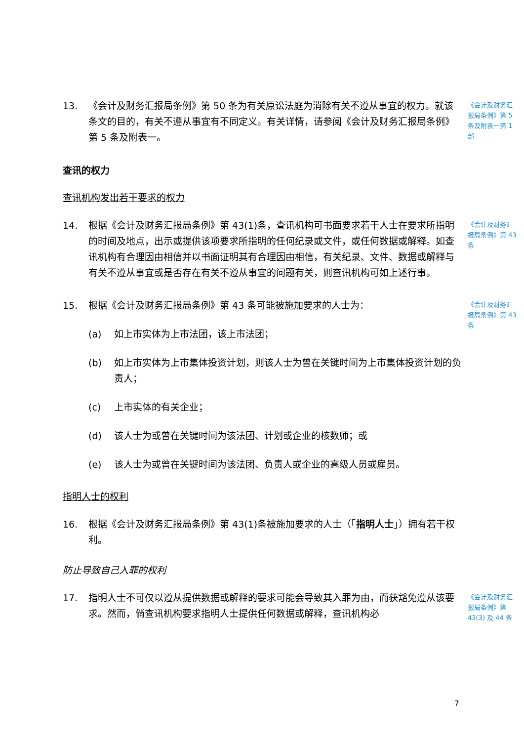13. 《会计及财务汇报局条例》第 50 条为有关原讼法庭为消除有关不遵从事宜的权力。就该条文的目的，有关不遵从事宜有不同定义。有关详情，请参阅《会计及财务汇报局条例》第 5 条及附表一。
《会计及财务汇报局条例》第 5 条及附表一第 1 部
查讯的权力
查讯机构发出若干要求的权力
14. 根据《会计及财务汇报局条例》第 43(1)条，查讯机构可书面要求若干人士在要求所指明的时间及地点，出示或提供该项要求所指明的任何纪录或文件，或任何数据或解释。如查讯机构有合理因由相信并以书面证明其有合理因由相信，有关纪录、文件、数据或解释与有关不遵从事宜或是否存在有关不遵从事宜的问题有关，则查讯机构可如上述行事。
《会计及财务汇报局条例》第 43 条
15. 根据《会计及财务汇报局条例》第 43 条可能被施加要求的人士为：
(a) 如上市实体为上市法团，该上市法团；
(b) 如上市实体为上市集体投资计划，则该人士为曾在关键时间为上市集体投资计划的负责人；
(c) 上市实体的有关企业；
(d) 该人士为或曾在关键时间为该法团、计划或企业的核数师；或
(e) 该人士为或曾在关键时间为该法团、负责人或企业的高级人员或雇员。
《会计及财务汇报局条例》第 43 条
指明人士的权利
16. 根据《会计及财务汇报局条例》第 43(1)条被施加要求的人士（「指明人士」）拥有若干权利。
防止导致自己入罪的权利
17. 指明人士不可仅以遵从提供数据或解释的要求可能会导致其入罪为由，而获豁免遵从该要求。然而，倘查讯机构要求指明人士提供任何数据或解释，查讯机构必
《会计及财务汇报局条例》第 43(3) 及 44 条
7